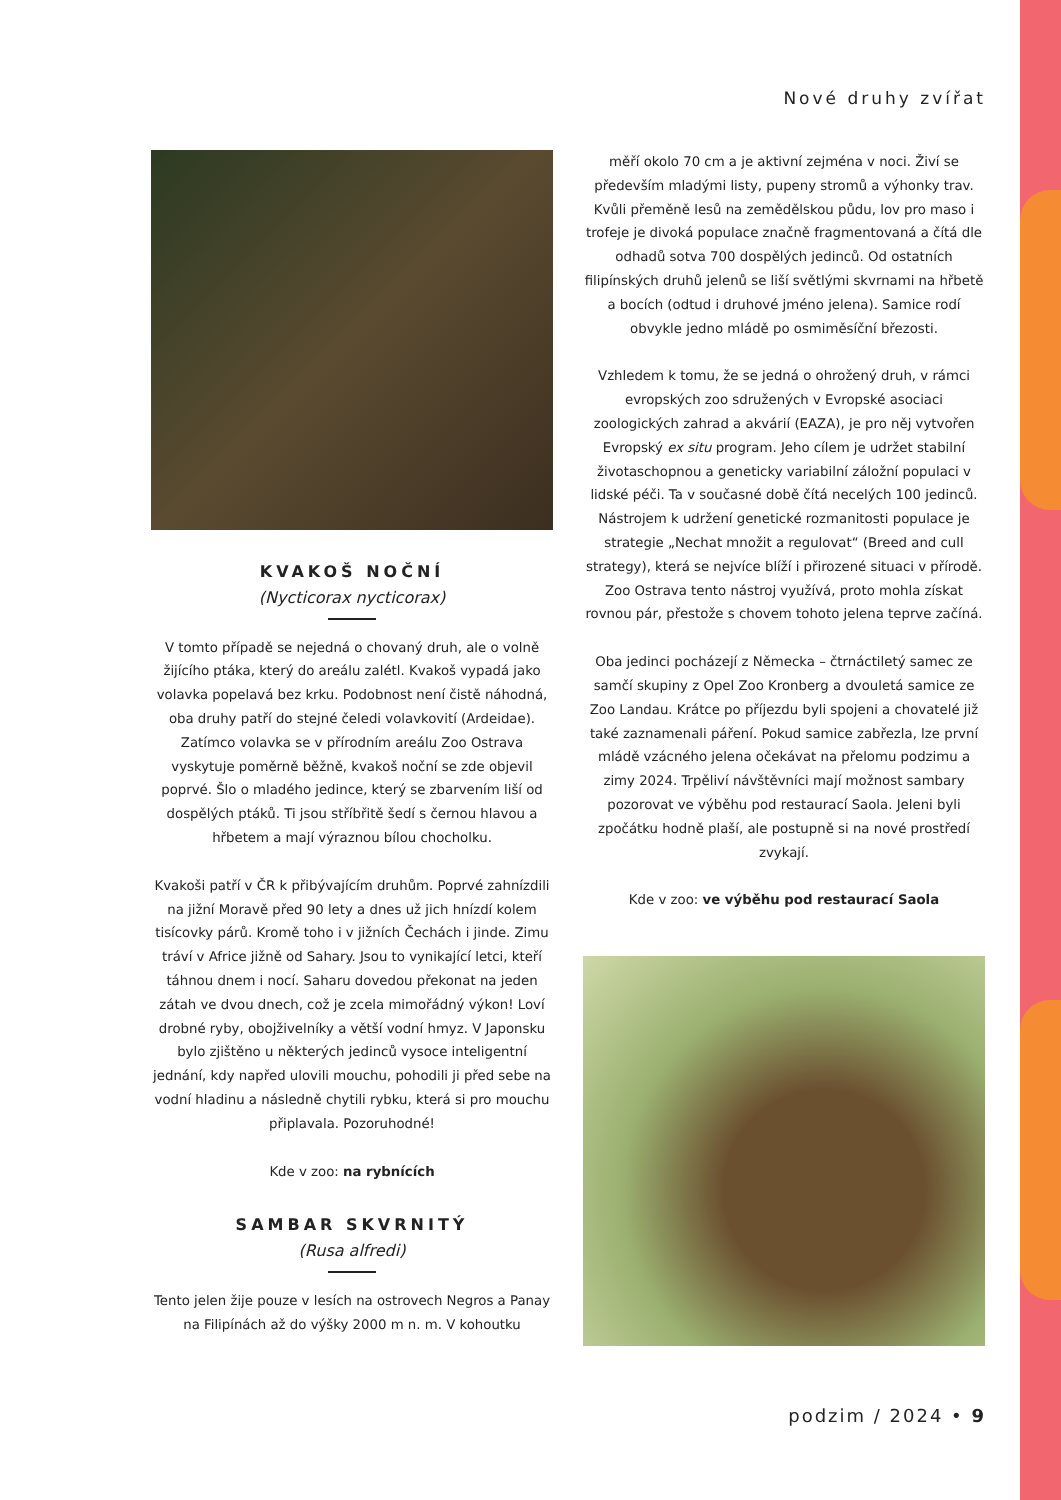Nové druhy zvířat
KVAKOŠ NOČNÍ
(Nycticorax nycticorax)
V tomto případě se nejedná o chovaný druh, ale o volně žijícího ptáka, který do areálu zalétl. Kvakoš vypadá jako volavka popelavá bez krku. Podobnost není čistě náhodná, oba druhy patří do stejné čeledi volavkovití (Ardeidae). Zatímco volavka se v přírodním areálu Zoo Ostrava vyskytuje poměrně běžně, kvakoš noční se zde objevil poprvé. Šlo o mladého jedince, který se zbarvením liší od dospělých ptáků. Ti jsou stříbřitě šedí s černou hlavou a hřbetem a mají výraznou bílou chocholku.
Kvakoši patří v ČR k přibývajícím druhům. Poprvé zahnízdili na jižní Moravě před 90 lety a dnes už jich hnízdí kolem tisícovky párů. Kromě toho i v jižních Čechách i jinde. Zimu tráví v Africe jižně od Sahary. Jsou to vynikající letci, kteří táhnou dnem i nocí. Saharu dovedou překonat na jeden zátah ve dvou dnech, což je zcela mimořádný výkon! Loví drobné ryby, obojživelníky a větší vodní hmyz. V Japonsku bylo zjištěno u některých jedinců vysoce inteligentní jednání, kdy napřed ulovili mouchu, pohodili ji před sebe na vodní hladinu a následně chytili rybku, která si pro mouchu připlavala. Pozoruhodné!
Kde v zoo: na rybnících
SAMBAR SKVRNITÝ
(Rusa alfredi)
Tento jelen žije pouze v lesích na ostrovech Negros a Panay na Filipínách až do výšky 2000 m n. m. V kohoutku
měří okolo 70 cm a je aktivní zejména v noci. Živí se především mladými listy, pupeny stromů a výhonky trav. Kvůli přeměně lesů na zemědělskou půdu, lov pro maso i trofeje je divoká populace značně fragmentovaná a čítá dle odhadů sotva 700 dospělých jedinců. Od ostatních filipínských druhů jelenů se liší světlými skvrnami na hřbetě a bocích (odtud i druhové jméno jelena). Samice rodí obvykle jedno mládě po osmiměsíční březosti.
Vzhledem k tomu, že se jedná o ohrožený druh, v rámci evropských zoo sdružených v Evropské asociaci zoologických zahrad a akvárií (EAZA), je pro něj vytvořen Evropský ex situ program. Jeho cílem je udržet stabilní životaschopnou a geneticky variabilní záložní populaci v lidské péči. Ta v současné době čítá necelých 100 jedinců. Nástrojem k udržení genetické rozmanitosti populace je strategie „Nechat množit a regulovat“ (Breed and cull strategy), která se nejvíce blíží i přirozené situaci v přírodě. Zoo Ostrava tento nástroj využívá, proto mohla získat rovnou pár, přestože s chovem tohoto jelena teprve začíná.
Oba jedinci pocházejí z Německa – čtrnáctiletý samec ze samčí skupiny z Opel Zoo Kronberg a dvouletá samice ze Zoo Landau. Krátce po příjezdu byli spojeni a chovatelé již také zaznamenali páření. Pokud samice zabřezla, lze první mládě vzácného jelena očekávat na přelomu podzimu a zimy 2024. Trpěliví návštěvníci mají možnost sambary pozorovat ve výběhu pod restaurací Saola. Jeleni byli zpočátku hodně plaší, ale postupně si na nové prostředí zvykají.
Kde v zoo: ve výběhu pod restaurací Saola
podzim / 2024 • 9